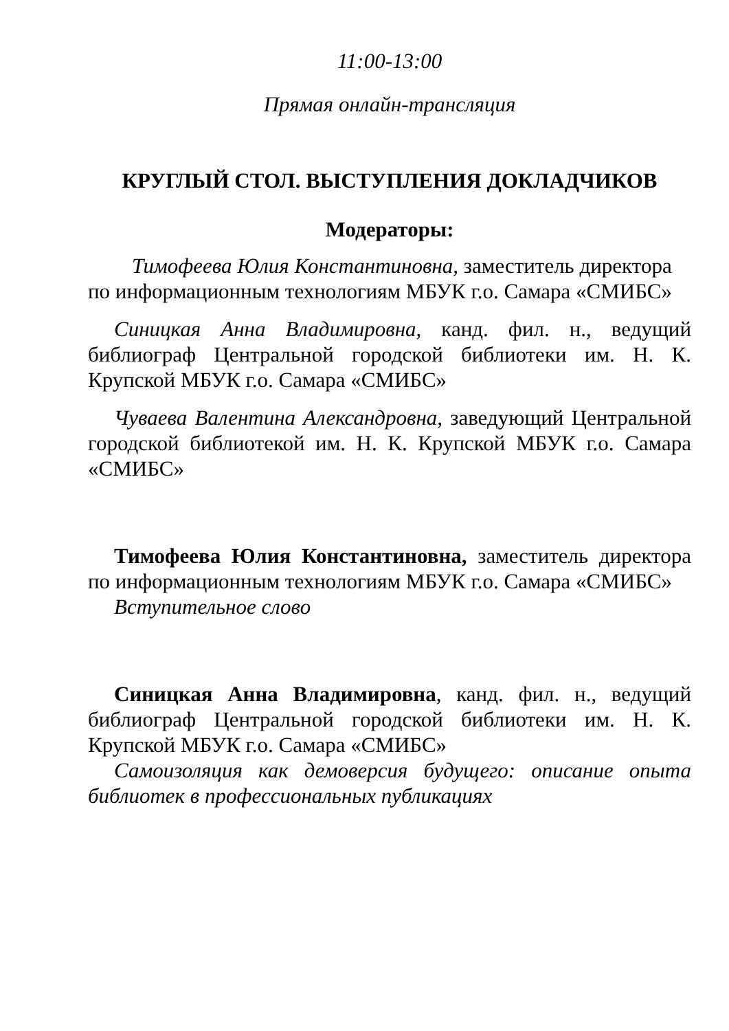11:00-13:00
Прямая онлайн-трансляция
КРУГЛЫЙ СТОЛ. ВЫСТУПЛЕНИЯ ДОКЛАДЧИКОВ
Модераторы:
Тимофеева Юлия Константиновна, заместитель директора по информационным технологиям МБУК г.о. Самара «СМИБС»
Синицкая Анна Владимировна, канд. фил. н., ведущий библиограф Центральной городской библиотеки им. Н. К. Крупской МБУК г.о. Самара «СМИБС»
Чуваева Валентина Александровна, заведующий Центральной городской библиотекой им. Н. К. Крупской МБУК г.о. Самара «СМИБС»
Тимофеева Юлия Константиновна, заместитель директора по информационным технологиям МБУК г.о. Самара «СМИБС»
Вступительное слово
Синицкая Анна Владимировна, канд. фил. н., ведущий библиограф Центральной городской библиотеки им. Н. К. Крупской МБУК г.о. Самара «СМИБС»
Самоизоляция как демоверсия будущего: описание опыта библиотек в профессиональных публикациях